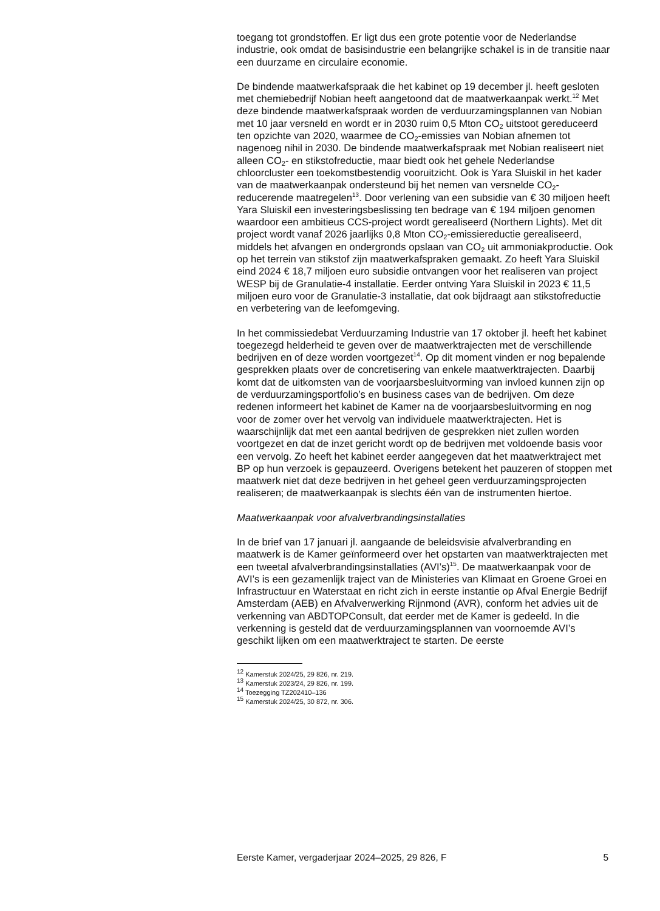toegang tot grondstoffen. Er ligt dus een grote potentie voor de Nederlandse industrie, ook omdat de basisindustrie een belangrijke schakel is in de transitie naar een duurzame en circulaire economie.
De bindende maatwerkafspraak die het kabinet op 19 december jl. heeft gesloten met chemiebedrijf Nobian heeft aangetoond dat de maatwerkaanpak werkt.<sup>12</sup> Met deze bindende maatwerkafspraak worden de verduurzamingsplannen van Nobian met 10 jaar versneld en wordt er in 2030 ruim 0,5 Mton CO<sub>2</sub> uitstoot gereduceerd ten opzichte van 2020, waarmee de CO<sub>2</sub>-emissies van Nobian afnemen tot nagenoeg nihil in 2030. De bindende maatwerkafspraak met Nobian realiseert niet alleen CO<sub>2</sub>- en stikstofreductie, maar biedt ook het gehele Nederlandse chloorcluster een toekomstbestendig vooruitzicht. Ook is Yara Sluiskil in het kader van de maatwerkaanpak ondersteund bij het nemen van versnelde CO<sub>2</sub>-reducerende maatregelen<sup>13</sup>. Door verlening van een subsidie van € 30 miljoen heeft Yara Sluiskil een investeringsbeslissing ten bedrage van € 194 miljoen genomen waardoor een ambitieus CCS-project wordt gerealiseerd (Northern Lights). Met dit project wordt vanaf 2026 jaarlijks 0,8 Mton CO<sub>2</sub>-emissiereductie gerealiseerd, middels het afvangen en ondergronds opslaan van CO<sub>2</sub> uit ammoniakproductie. Ook op het terrein van stikstof zijn maatwerkafspraken gemaakt. Zo heeft Yara Sluiskil eind 2024 € 18,7 miljoen euro subsidie ontvangen voor het realiseren van project WESP bij de Granulatie-4 installatie. Eerder ontving Yara Sluiskil in 2023 € 11,5 miljoen euro voor de Granulatie-3 installatie, dat ook bijdraagt aan stikstofreductie en verbetering van de leefomgeving.
In het commissiedebat Verduurzaming Industrie van 17 oktober jl. heeft het kabinet toegezegd helderheid te geven over de maatwerktrajecten met de verschillende bedrijven en of deze worden voortgezet<sup>14</sup>. Op dit moment vinden er nog bepalende gesprekken plaats over de concretisering van enkele maatwerktrajecten. Daarbij komt dat de uitkomsten van de voorjaarsbesluitvorming van invloed kunnen zijn op de verduurzamingsportfolio’s en business cases van de bedrijven. Om deze redenen informeert het kabinet de Kamer na de voorjaarsbesluitvorming en nog voor de zomer over het vervolg van individuele maatwerktrajecten. Het is waarschijnlijk dat met een aantal bedrijven de gesprekken niet zullen worden voortgezet en dat de inzet gericht wordt op de bedrijven met voldoende basis voor een vervolg. Zo heeft het kabinet eerder aangegeven dat het maatwerktraject met BP op hun verzoek is gepauzeerd. Overigens betekent het pauzeren of stoppen met maatwerk niet dat deze bedrijven in het geheel geen verduurzamingsprojecten realiseren; de maatwerkaanpak is slechts één van de instrumenten hiertoe.
Maatwerkaanpak voor afvalverbrandingsinstallaties
In de brief van 17 januari jl. aangaande de beleidsvisie afvalverbranding en maatwerk is de Kamer geïnformeerd over het opstarten van maatwerktrajecten met een tweetal afvalverbrandingsinstallaties (AVI’s)<sup>15</sup>. De maatwerkaanpak voor de AVI’s is een gezamenlijk traject van de Ministeries van Klimaat en Groene Groei en Infrastructuur en Waterstaat en richt zich in eerste instantie op Afval Energie Bedrijf Amsterdam (AEB) en Afvalverwerking Rijnmond (AVR), conform het advies uit de verkenning van ABDTOPConsult, dat eerder met de Kamer is gedeeld. In die verkenning is gesteld dat de verduurzamingsplannen van voornoemde AVI’s geschikt lijken om een maatwerktraject te starten. De eerste
<sup>12</sup> Kamerstuk 2024/25, 29 826, nr. 219.
<sup>13</sup> Kamerstuk 2023/24, 29 826, nr. 199.
<sup>14</sup> Toezegging TZ202410–136
<sup>15</sup> Kamerstuk 2024/25, 30 872, nr. 306.
Eerste Kamer, vergaderjaar 2024–2025, 29 826, F 5